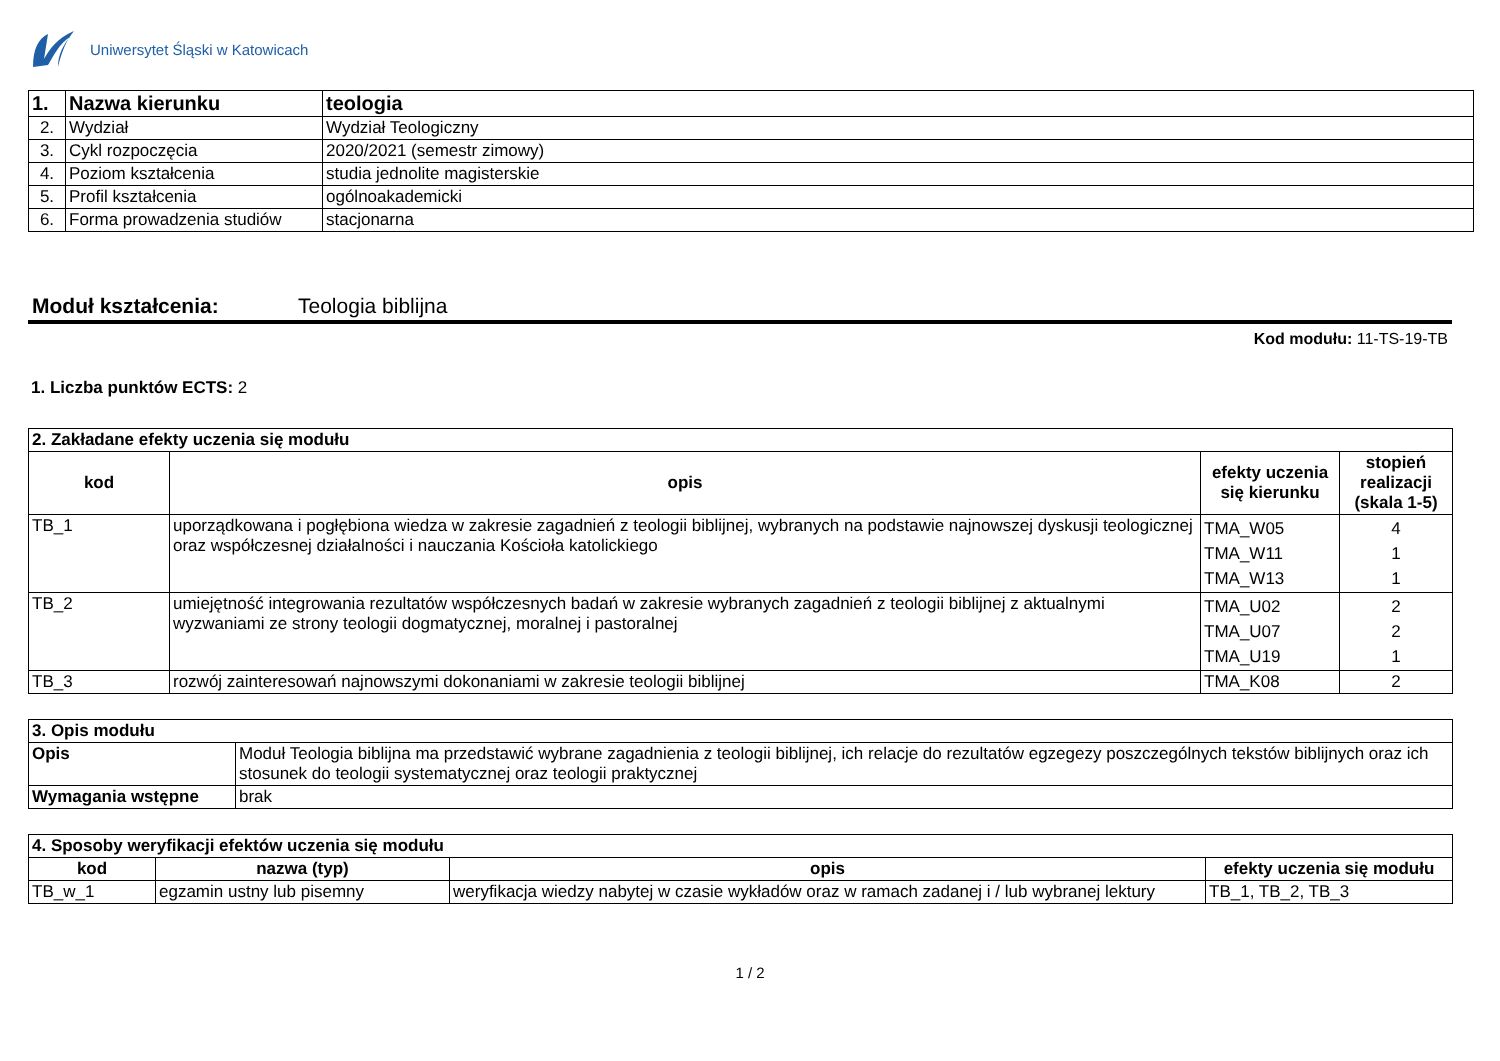Uniwersytet Śląski w Katowicach
| 1. | Nazwa kierunku | teologia |
| 2. | Wydział | Wydział Teologiczny |
| 3. | Cykl rozpoczęcia | 2020/2021 (semestr zimowy) |
| 4. | Poziom kształcenia | studia jednolite magisterskie |
| 5. | Profil kształcenia | ogólnoakademicki |
| 6. | Forma prowadzenia studiów | stacjonarna |
Moduł kształcenia: Teologia biblijna
Kod modułu: 11-TS-19-TB
1. Liczba punktów ECTS: 2
| 2. Zakładane efekty uczenia się modułu | | | |
| kod | opis | efekty uczenia się kierunku | stopień realizacji (skala 1-5) |
| TB_1 | uporządkowana i pogłębiona wiedza w zakresie zagadnień z teologii biblijnej, wybranych na podstawie najnowszej dyskusji teologicznej oraz współczesnej działalności i nauczania Kościoła katolickiego | TMA_W05 TMA_W11 TMA_W13 | 4 1 1 |
| TB_2 | umiejętność integrowania rezultatów współczesnych badań w zakresie wybranych zagadnień z teologii biblijnej z aktualnymi wyzwaniami ze strony teologii dogmatycznej, moralnej i pastoralnej | TMA_U02 TMA_U07 TMA_U19 | 2 2 1 |
| TB_3 | rozwój zainteresowań najnowszymi dokonaniami w zakresie teologii biblijnej | TMA_K08 | 2 |
| 3. Opis modułu | |
| Opis | Moduł Teologia biblijna ma przedstawić wybrane zagadnienia z teologii biblijnej, ich relacje do rezultatów egzegezy poszczególnych tekstów biblijnych oraz ich stosunek do teologii systematycznej oraz teologii praktycznej |
| Wymagania wstępne | brak |
| 4. Sposoby weryfikacji efektów uczenia się modułu | | | |
| kod | nazwa (typ) | opis | efekty uczenia się modułu |
| TB_w_1 | egzamin ustny lub pisemny | weryfikacja wiedzy nabytej w czasie wykładów oraz w ramach zadanej i / lub wybranej lektury | TB_1, TB_2, TB_3 |
1 / 2